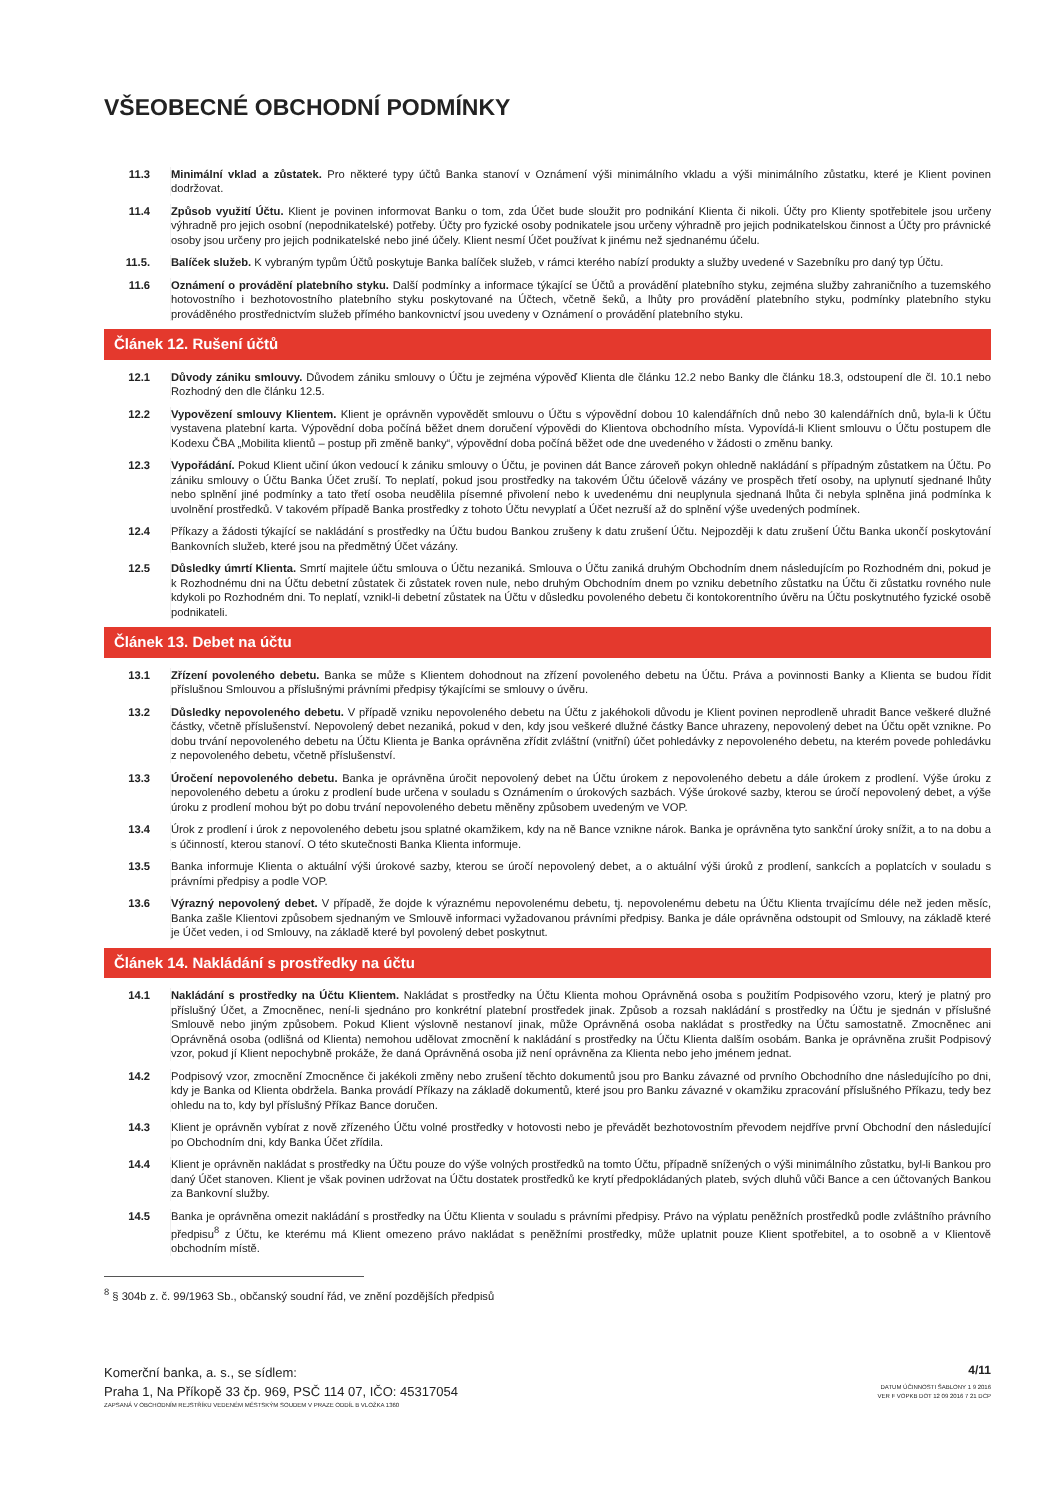VŠEOBECNÉ OBCHODNÍ PODMÍNKY
11.3 Minimální vklad a zůstatek. Pro některé typy účtů Banka stanoví v Oznámení výši minimálního vkladu a výši minimálního zůstatku, které je Klient povinen dodržovat.
11.4 Způsob využití Účtu. Klient je povinen informovat Banku o tom, zda Účet bude sloužit pro podnikání Klienta či nikoli. Účty pro Klienty spotřebitele jsou určeny výhradně pro jejich osobní (nepodnikatelské) potřeby. Účty pro fyzické osoby podnikatele jsou určeny výhradně pro jejich podnikatelskou činnost a Účty pro právnické osoby jsou určeny pro jejich podnikatelské nebo jiné účely. Klient nesmí Účet používat k jinému než sjednanému účelu.
11.5. Balíček služeb. K vybraným typům Účtů poskytuje Banka balíček služeb, v rámci kterého nabízí produkty a služby uvedené v Sazebníku pro daný typ Účtu.
11.6 Oznámení o provádění platebního styku. Další podmínky a informace týkající se Účtů a provádění platebního styku, zejména služby zahraničního a tuzemského hotovostního i bezhotovostního platebního styku poskytované na Účtech, včetně šeků, a lhůty pro provádění platebního styku, podmínky platebního styku prováděného prostřednictvím služeb přímého bankovnictví jsou uvedeny v Oznámení o provádění platebního styku.
Článek 12. Rušení účtů
12.1 Důvody zániku smlouvy. Důvodem zániku smlouvy o Účtu je zejména výpověď Klienta dle článku 12.2 nebo Banky dle článku 18.3, odstoupení dle čl. 10.1 nebo Rozhodný den dle článku 12.5.
12.2 Vypovězení smlouvy Klientem. Klient je oprávněn vypovědět smlouvu o Účtu s výpovědní dobou 10 kalendářních dnů nebo 30 kalendářních dnů, byla-li k Účtu vystavena platební karta. Výpovědní doba počíná běžet dnem doručení výpovědi do Klientova obchodního místa. Vypovídá-li Klient smlouvu o Účtu postupem dle Kodexu ČBA „Mobilita klientů – postup při změně banky“, výpovědní doba počíná běžet ode dne uvedeného v žádosti o změnu banky.
12.3 Vypořádání. Pokud Klient učiní úkon vedoucí k zániku smlouvy o Účtu, je povinen dát Bance zároveň pokyn ohledně nakládání s případným zůstatkem na Účtu. Po zániku smlouvy o Účtu Banka Účet zruší. To neplatí, pokud jsou prostředky na takovém Účtu účelově vázány ve prospěch třetí osoby, na uplynutí sjednané lhůty nebo splnění jiné podmínky a tato třetí osoba neudělila písemné přivolení nebo k uvedenému dni neuplynula sjednaná lhůta či nebyla splněna jiná podmínka k uvolnění prostředků. V takovém případě Banka prostředky z tohoto Účtu nevyplatí a Účet nezruší až do splnění výše uvedených podmínek.
12.4 Příkazy a žádosti týkající se nakládání s prostředky na Účtu budou Bankou zrušeny k datu zrušení Účtu. Nejpozději k datu zrušení Účtu Banka ukončí poskytování Bankovních služeb, které jsou na předmětný Účet vázány.
12.5 Důsledky úmrtí Klienta. Smrtí majitele účtu smlouva o Účtu nezaniká. Smlouva o Účtu zaniká druhým Obchodním dnem následujícím po Rozhodném dni, pokud je k Rozhodnému dni na Účtu debetní zůstatek či zůstatek roven nule, nebo druhým Obchodním dnem po vzniku debetního zůstatku na Účtu či zůstatku rovného nule kdykoli po Rozhodném dni. To neplatí, vznikl-li debetní zůstatek na Účtu v důsledku povoleného debetu či kontokorentního úvěru na Účtu poskytnutého fyzické osobě podnikateli.
Článek 13. Debet na účtu
13.1 Zřízení povoleného debetu. Banka se může s Klientem dohodnout na zřízení povoleného debetu na Účtu. Práva a povinnosti Banky a Klienta se budou řídit příslušnou Smlouvou a příslušnými právními předpisy týkajícími se smlouvy o úvěru.
13.2 Důsledky nepovoleného debetu. V případě vzniku nepovoleného debetu na Účtu z jakéhokoli důvodu je Klient povinen neprodleně uhradit Bance veškeré dlužné částky, včetně příslušenství. Nepovolený debet nezaniká, pokud v den, kdy jsou veškeré dlužné částky Bance uhrazeny, nepovolený debet na Účtu opět vznikne. Po dobu trvání nepovoleného debetu na Účtu Klienta je Banka oprávněna zřídit zvláštní (vnitřní) účet pohledávky z nepovoleného debetu, na kterém povede pohledávku z nepovoleného debetu, včetně příslušenství.
13.3 Úročení nepovoleného debetu. Banka je oprávněna úročit nepovolený debet na Účtu úrokem z nepovoleného debetu a dále úrokem z prodlení. Výše úroku z nepovoleného debetu a úroku z prodlení bude určena v souladu s Oznámením o úrokových sazbách. Výše úrokové sazby, kterou se úročí nepovolený debet, a výše úroku z prodlení mohou být po dobu trvání nepovoleného debetu měněny způsobem uvedeným ve VOP.
13.4 Úrok z prodlení i úrok z nepovoleného debetu jsou splatné okamžikem, kdy na ně Bance vznikne nárok. Banka je oprávněna tyto sankční úroky snížit, a to na dobu a s účinností, kterou stanoví. O této skutečnosti Banka Klienta informuje.
13.5 Banka informuje Klienta o aktuální výši úrokové sazby, kterou se úročí nepovolený debet, a o aktuální výši úroků z prodlení, sankcích a poplatcích v souladu s právními předpisy a podle VOP.
13.6 Výrazný nepovolený debet. V případě, že dojde k výraznému nepovolenému debetu, tj. nepovolenému debetu na Účtu Klienta trvajícímu déle než jeden měsíc, Banka zašle Klientovi způsobem sjednaným ve Smlouvě informaci vyžadovanou právními předpisy. Banka je dále oprávněna odstoupit od Smlouvy, na základě které je Účet veden, i od Smlouvy, na základě které byl povolený debet poskytnut.
Článek 14. Nakládání s prostředky na účtu
14.1 Nakládání s prostředky na Účtu Klientem. Nakládat s prostředky na Účtu Klienta mohou Oprávněná osoba s použitím Podpisového vzoru, který je platný pro příslušný Účet, a Zmocněnec, není-li sjednáno pro konkrétní platební prostředek jinak. Způsob a rozsah nakládání s prostředky na Účtu je sjednán v příslušné Smlouvě nebo jiným způsobem. Pokud Klient výslovně nestanoví jinak, může Oprávněná osoba nakládat s prostředky na Účtu samostatně. Zmocněnec ani Oprávněná osoba (odlišná od Klienta) nemohou udělovat zmocnění k nakládání s prostředky na Účtu Klienta dalším osobám. Banka je oprávněna zrušit Podpisový vzor, pokud jí Klient nepochybně prokáže, že daná Oprávněná osoba již není oprávněna za Klienta nebo jeho jménem jednat.
14.2 Podpisový vzor, zmocnění Zmocněnce či jakékoli změny nebo zrušení těchto dokumentů jsou pro Banku závazné od prvního Obchodního dne následujícího po dni, kdy je Banka od Klienta obdržela. Banka provádí Příkazy na základě dokumentů, které jsou pro Banku závazné v okamžiku zpracování příslušného Příkazu, tedy bez ohledu na to, kdy byl příslušný Příkaz Bance doručen.
14.3 Klient je oprávněn vybírat z nově zřízeného Účtu volné prostředky v hotovosti nebo je převádět bezhotovostním převodem nejdříve první Obchodní den následující po Obchodním dni, kdy Banka Účet zřídila.
14.4 Klient je oprávněn nakládat s prostředky na Účtu pouze do výše volných prostředků na tomto Účtu, případně snížených o výši minimálního zůstatku, byl-li Bankou pro daný Účet stanoven. Klient je však povinen udržovat na Účtu dostatek prostředků ke krytí předpokládaných plateb, svých dluhů vůči Bance a cen účtovaných Bankou za Bankovní služby.
14.5 Banka je oprávněna omezit nakládání s prostředky na Účtu Klienta v souladu s právními předpisy. Právo na výplatu peněžních prostředků podle zvláštního právního předpisu<sup>8</sup> z Účtu, ke kterému má Klient omezeno právo nakládat s peněžními prostředky, může uplatnit pouze Klient spotřebitel, a to osobně a v Klientově obchodním místě.
<sup>8</sup> § 304b z. č. 99/1963 Sb., občanský soudní řád, ve znění pozdějších předpisů
Komerční banka, a. s., se sídlem:
Praha 1, Na Příkopě 33 čp. 969, PSČ 114 07, IČO: 45317054
ZAPSANÁ V OBCHODNÍM REJSTŘÍKU VEDENÉM MĚSTSKÝM SOUDEM V PRAZE ODDÍL B VLOŽKA 1360
4/11
DATUM ÚČINNOSTI ŠABLONY 1 9 2016
VER F VOPKB DOT 12 09 2016 7 21 DCP